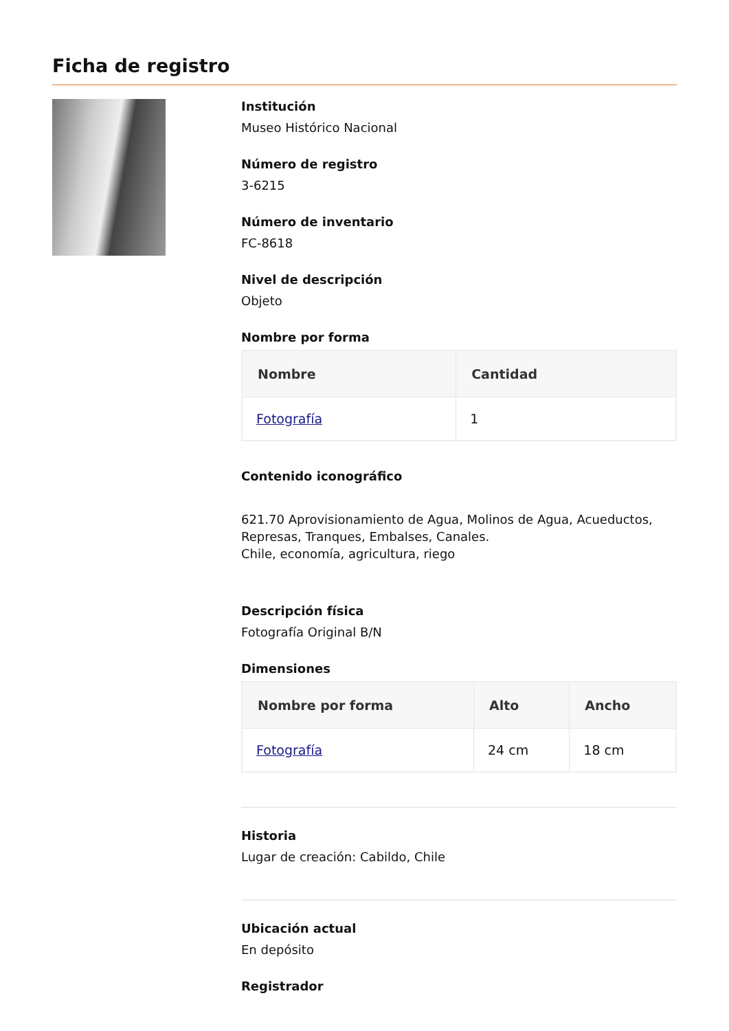Ficha de registro
Institución
Museo Histórico Nacional
Número de registro
3-6215
Número de inventario
FC-8618
Nivel de descripción
Objeto
Nombre por forma
| Nombre | Cantidad |
| --- | --- |
| Fotografía | 1 |
Contenido iconográfico
621.70 Aprovisionamiento de Agua, Molinos de Agua, Acueductos, Represas, Tranques, Embalses, Canales.
Chile, economía, agricultura, riego
Descripción física
Fotografía Original B/N
Dimensiones
| Nombre por forma | Alto | Ancho |
| --- | --- | --- |
| Fotografía | 24 cm | 18 cm |
Historia
Lugar de creación: Cabildo, Chile
Ubicación actual
En depósito
Registrador